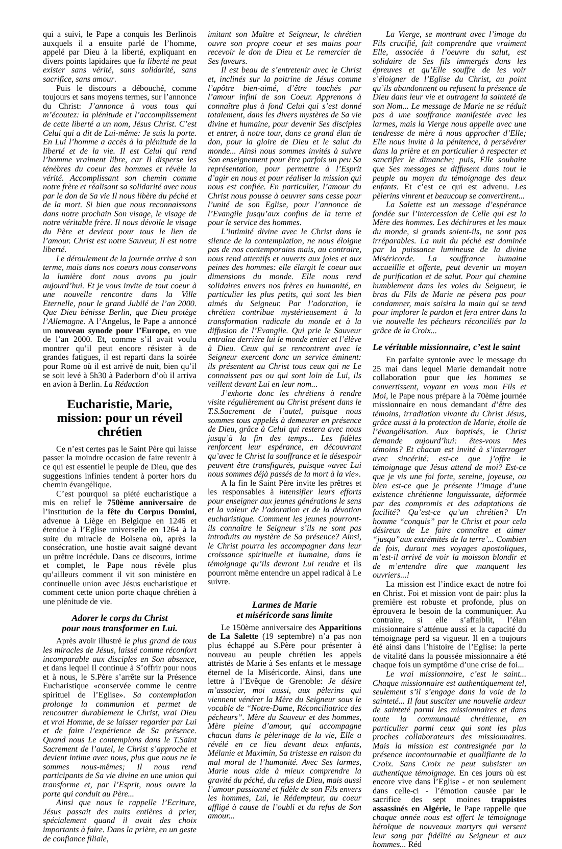qui a suivi, le Pape a conquis les Berlinois auxquels il a ensuite parlé de l’homme, appelé par Dieu à la liberté, expliquant en divers points lapidaires que la liberté ne peut exister sans vérité, sans solidarité, sans sacrifice, sans amour.
Puis le discours a débouché, comme toujours et sans moyens termes, sur l’annonce du Christ: J’annonce à vous tous qui m’écoutez: la plénitude et l’accomplissement de cette liberté a un nom, Jésus Christ. C’est Celui qui a dit de Lui-même: Je suis la porte. En Lui l’homme a accès à la plénitude de la liberté et de la vie. Il est Celui qui rend l’homme vraiment libre, car Il disperse les ténèbres du coeur des hommes et révèle la vérité. Accomplissant son chemin comme notre frère et réalisant sa solidarité avec nous par le don de Sa vie Il nous libère du péché et de la mort. Si bien que nous reconnaissons dans notre prochain Son visage, le visage de notre véritable frère. Il nous dévoile le visage du Père et devient pour tous le lien de l’amour. Christ est notre Sauveur, Il est notre liberté.
Le déroulement de la journée arrive à son terme, mais dans nos coeurs nous conservons la lumière dont nous avons pu jouir aujourd’hui. Et je vous invite de tout coeur à une nouvelle rencontre dans la Ville Eternelle, pour le grand Jubilé de l’an 2000. Que Dieu bénisse Berlin, que Dieu protège l’Allemagne. A l’Angelus, le Pape a annoncé un nouveau synode pour l’Europe, en vue de l’an 2000. Et, comme s’il avait voulu montrer qu’il peut encore résister à de grandes fatigues, il est reparti dans la soirée pour Rome où il est arrivé de nuit, bien qu’il se soit levé à 5h30 à Paderborn d’où il arriva en avion à Berlin. La Rédaction
Eucharistie, Marie, mission: pour un réveil chrétien
Ce n’est certes pas le Saint Père qui laisse passer la moindre occasion de faire revenir à ce qui est essentiel le peuple de Dieu, que des suggestions infinies tendent à porter hors du chemin évangélique.
C’est pourquoi sa piété eucharistique a mis en relief le 750ème anniversaire de l’institution de la fête du Corpus Domini, advenue à Liège en Belgique en 1246 et étendue à l’Eglise universelle en 1264 à la suite du miracle de Bolsena où, après la consécration, une hostie avait saigné devant un prêtre incrédule. Dans ce discours, intime et complet, le Pape nous révèle plus qu’ailleurs comment il vit son ministère en continuelle union avec Jésus eucharistique et comment cette union porte chaque chrétien à une plénitude de vie.
Adorer le corps du Christ
pour nous transformer en Lui.
Après avoir illustré le plus grand de tous les miracles de Jésus, laissé comme réconfort incomparable aux disciples en Son absence, et dans lequel Il continue à S’offrir pour nous et à nous, le S.Père s’arrête sur la Présence Eucharistique «conservée comme le centre spirituel de l’Eglise». Sa contemplation prolonge la communion et permet de rencontrer durablement le Christ, vrai Dieu et vrai Homme, de se laisser regarder par Lui et de faire l’expérience de Sa présence. Quand nous Le contemplons dans le T.Saint Sacrement de l’autel, le Christ s’approche et devient intime avec nous, plus que nous ne le sommes nous-mêmes; Il nous rend participants de Sa vie divine en une union qui transforme et, par l’Esprit, nous ouvre la porte qui conduit au Père...
Ainsi que nous le rappelle l’Ecriture, Jésus passait des nuits entières à prier, spécialement quand il avait des choix importants à faire. Dans la prière, en un geste de confiance filiale,
imitant son Maître et Seigneur, le chrétien ouvre son propre coeur et ses mains pour recevoir le don de Dieu et Le remercier de Ses faveurs.
Il est beau de s’entretenir avec le Christ et, inclinés sur la poitrine de Jésus comme l’apôtre bien-aimé, d’être touchés par l’amour infini de son Coeur. Apprenons à connaître plus à fond Celui qui s’est donné totalement, dans les divers mystères de Sa vie divine et humaine, pour devenir Ses disciples et entrer, à notre tour, dans ce grand élan de don, pour la gloire de Dieu et le salut du monde... Ainsi nous sommes invités à suivre Son enseignement pour être parfois un peu Sa représentation, pour permettre à l’Esprit d’agir en nous et pour réaliser la mission qui nous est confiée. En particulier, l’amour du Christ nous pousse à oeuvrer sans cesse pour l’unité de son Eglise, pour l’annonce de l’Evangile jusqu’aux confins de la terre et pour le service des hommes.
L’intimité divine avec le Christ dans le silence de la contemplation, ne nous éloigne pas de nos contemporains mais, au contraire, nous rend attentifs et ouverts aux joies et aux peines des hommes: elle élargit le coeur aux dimensions du monde. Elle nous rend solidaires envers nos frères en humanité, en particulier les plus petits, qui sont les bien aimés du Seigneur. Par l’adoration, le chrétien contribue mystérieusement à la transformation radicale du monde et à la diffusion de l’Evangile. Qui prie le Sauveur entraîne derrière lui le monde entier et l’élève à Dieu. Ceux qui se rencontrent avec le Seigneur exercent donc un service éminent: ils présentent au Christ tous ceux qui ne Le connaissent pas ou qui sont loin de Lui, ils veillent devant Lui en leur nom...
J’exhorte donc les chrétiens à rendre visite régulièrement au Christ présent dans le T.S.Sacrement de l’autel, puisque nous sommes tous appelés à demeurer en présence de Dieu, grâce à Celui qui restera avec nous jusqu’à la fin des temps... Les fidèles renforcent leur espérance, en découvrant qu’avec le Christ la souffrance et le désespoir peuvent être transfigurés, puisque «avec Lui nous sommes déjà passés de la mort à la vie».
A la fin le Saint Père invite les prêtres et les responsables à intensifier leurs efforts pour enseigner aux jeunes générations le sens et la valeur de l’adoration et de la dévotion eucharistique. Comment les jeunes pourront-ils connaître le Seigneur s’ils ne sont pas introduits au mystère de Sa présence? Ainsi, le Christ pourra les accompagner dans leur croissance spirituelle et humaine, dans le témoignage qu’ils devront Lui rendre et ils pourront même entendre un appel radical à Le suivre.
Larmes de Marie
et miséricorde sans limite
Le 150ème anniversaire des Apparitions de La Salette (19 septembre) n’a pas non plus échappé au S.Père pour présenter à nouveau au peuple chrétien les appels attristés de Marie à Ses enfants et le message éternel de la Miséricorde. Ainsi, dans une lettre à l’Evêque de Grenoble: Je désire m’associer, moi aussi, aux pèlerins qui viennent vénérer la Mère du Seigneur sous le vocable de “Notre-Dame, Réconciliatrice des pécheurs”. Mère du Sauveur et des hommes, Mère pleine d’amour, qui accompagne chacun dans le pèlerinage de la vie, Elle a révélé en ce lieu devant deux enfants, Mélanie et Maximin, Sa tristesse en raison du mal moral de l’humanité. Avec Ses larmes, Marie nous aide à mieux comprendre la gravité du péché, du refus de Dieu, mais aussi l’amour passionné et fidèle de son Fils envers les hommes, Lui, le Rédempteur, au coeur affligé à cause de l’oubli et du refus de Son amour...
La Vierge, se montrant avec l’image du Fils crucifié, fait comprendre que vraiment Elle, associée à l’oeuvre du salut, est solidaire de Ses fils immergés dans les épreuves et qu’Elle souffre de les voir s’éloigner de l’Eglise du Christ, au point qu’ils abandonnent ou refusent la présence de Dieu dans leur vie et outragent la sainteté de son Nom... Le message de Marie ne se réduit pas à une souffrance manifestée avec les larmes, mais la Vierge nous appelle avec une tendresse de mère à nous approcher d’Elle; Elle nous invite à la pénitence, à persévérer dans la prière et en particulier à respecter et sanctifier le dimanche; puis, Elle souhaite que Ses messages se diffusent dans tout le peuple au moyen du témoignage des deux enfants. Et c’est ce qui est advenu. Les pèlerins vinrent et beaucoup se convertirent...
La Salette est un message d’espérance fondée sur l’intercession de Celle qui est la Mère des hommes. Les déchirures et les maux du monde, si grands soient-ils, ne sont pas irréparables. La nuit du péché est dominée par la puissance lumineuse de la divine Miséricorde. La souffrance humaine accueillie et offerte, peut devenir un moyen de purification et de salut. Pour qui chemine humblement dans les voies du Seigneur, le bras du Fils de Marie ne pèsera pas pour condamner, mais saisira la main qui se tend pour implorer le pardon et fera entrer dans la vie nouvelle les pécheurs réconciliés par la grâce de la Croix...
Le véritable missionnaire, c’est le saint
En parfaite syntonie avec le message du 25 mai dans lequel Marie demandait notre collaboration pour que les hommes se convertissent, voyant en vous mon Fils et Moi, le Pape nous prépare à la 70ème journée missionnaire en nous demandant d’être des témoins, irradiation vivante du Christ Jésus, grâce aussi à la protection de Marie, étoile de l’évangélisation. Aux baptisés, le Christ demande aujourd’hui: êtes-vous Mes témoins? Et chacun est invité à s’interroger avec sincérité: est-ce que j’offre le témoignage que Jésus attend de moi? Est-ce que je vis une foi forte, sereine, joyeuse, ou bien est-ce que je présente l’image d’une existence chrétienne languissante, déformée par des compromis et des adaptations de facilité? Qu’est-ce qu’un chrétien? Un homme “conquis” par le Christ et pour cela désireux de Le faire connaître et aimer “jusqu”aux extrémités de la terre’... Combien de fois, durant mes voyages apostoliques, m’est-il arrivé de voir la moisson blondir et de m’entendre dire que manquent les ouvriers...!
La mission est l’indice exact de notre foi en Christ. Foi et mission vont de pair: plus la première est robuste et profonde, plus on éprouvera le besoin de la communiquer. Au contraire, si elle s’affaiblit, l’élan missionnaire s’atténue aussi et la capacité du témoignage perd sa vigueur. Il en a toujours été ainsi dans l’histoire de l’Eglise: la perte de vitalité dans la poussée missionnaire a été chaque fois un symptôme d’une crise de foi...
Le vrai missionnaire, c’est le saint... Chaque missionnaire est authentiquement tel, seulement s’il s’engage dans la voie de la sainteté... Il faut susciter une nouvelle ardeur de sainteté parmi les missionnaires et dans toute la communauté chrétienne, en particulier parmi ceux qui sont les plus proches collaborateurs des missionnaires. Mais la mission est contresignée par la présence incontournable et qualifiante de la Croix. Sans Croix ne peut subsister un authentique témoignage. En ces jours où est encore vive dans l’Eglise - et non seulement dans celle-ci - l’émotion causée par le sacrifice des sept moines trappistes assassinés en Algérie, le Pape rappelle que chaque année nous est offert le témoignage héroïque de nouveaux martyrs qui versent leur sang par fidélité au Seigneur et aux hommes... Réd